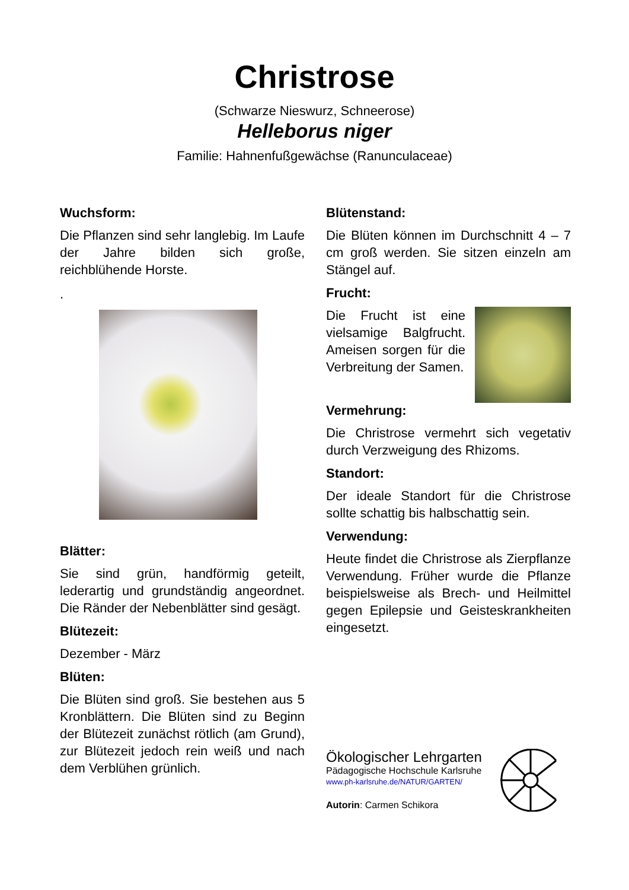Christrose
(Schwarze Nieswurz, Schneerose)
Helleborus niger
Familie: Hahnenfußgewächse (Ranunculaceae)
Wuchsform:
Die Pflanzen sind sehr langlebig. Im Laufe der Jahre bilden sich große, reichblühende Horste.
.
Blätter:
Sie sind grün, handförmig geteilt, lederartig und grundständig angeordnet. Die Ränder der Nebenblätter sind gesägt.
Blütezeit:
Dezember - März
Blüten:
Die Blüten sind groß. Sie bestehen aus 5 Kronblättern. Die Blüten sind zu Beginn der Blütezeit zunächst rötlich (am Grund), zur Blütezeit jedoch rein weiß und nach dem Verblühen grünlich.
Blütenstand:
Die Blüten können im Durchschnitt 4 – 7 cm groß werden. Sie sitzen einzeln am Stängel auf.
Frucht:
Die Frucht ist eine vielsamige Balgfrucht. Ameisen sorgen für die Verbreitung der Samen.
Vermehrung:
Die Christrose vermehrt sich vegetativ durch Verzweigung des Rhizoms.
Standort:
Der ideale Standort für die Christrose sollte schattig bis halbschattig sein.
Verwendung:
Heute findet die Christrose als Zierpflanze Verwendung. Früher wurde die Pflanze beispielsweise als Brech- und Heilmittel gegen Epilepsie und Geisteskrankheiten eingesetzt.
Ökologischer Lehrgarten
Pädagogische Hochschule Karlsruhe
www.ph-karlsruhe.de/NATUR/GARTEN/
Autorin: Carmen Schikora